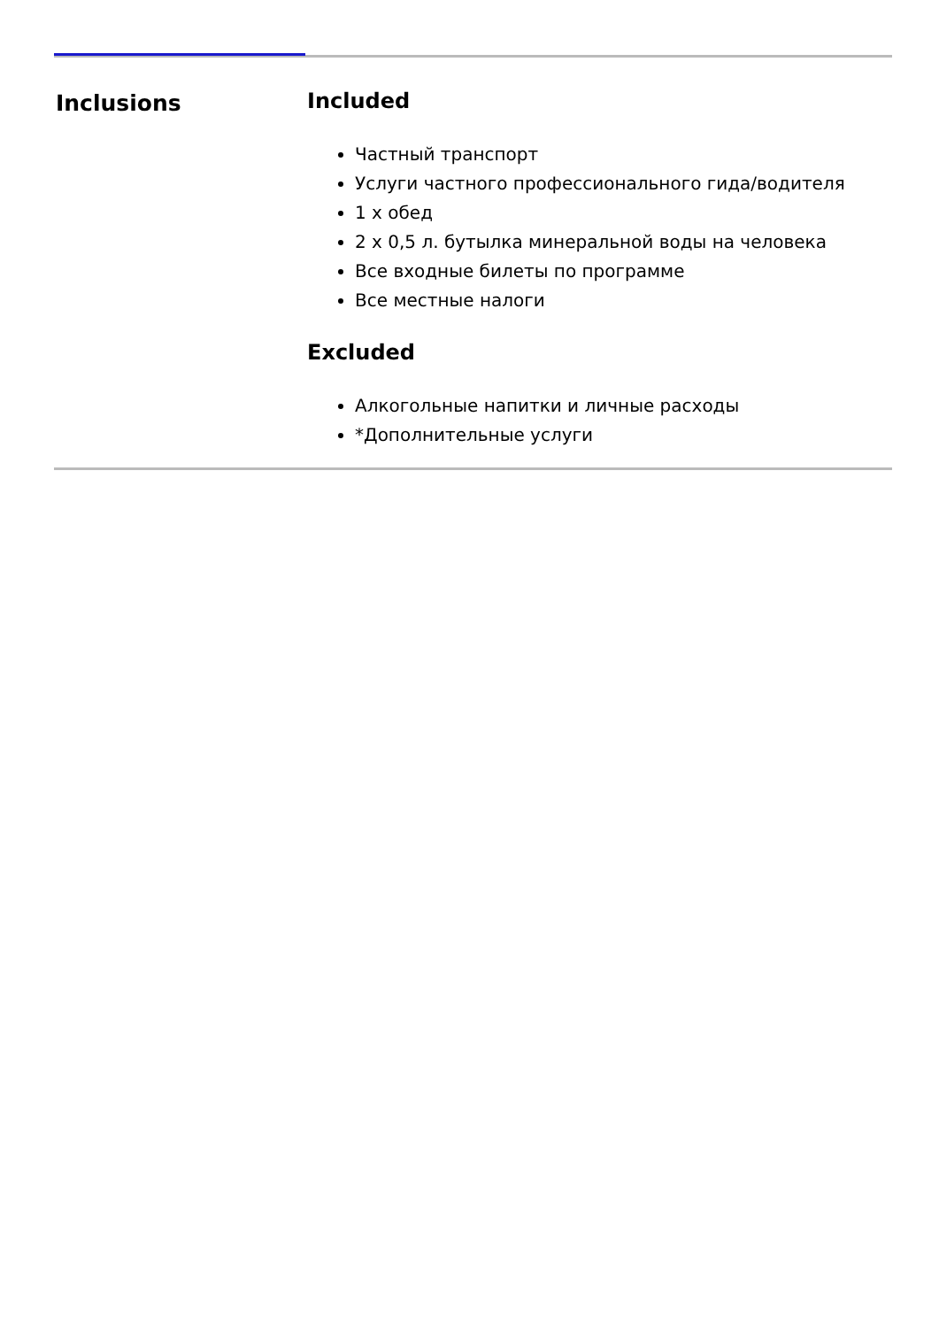Inclusions Included
Частный транспорт
Услуги частного профессионального гида/водителя
1 x обед
2 x 0,5 л. бутылка минеральной воды на человека
Все входные билеты по программе
Все местные налоги
Excluded
Алкогольные напитки и личные расходы
*Дополнительные услуги